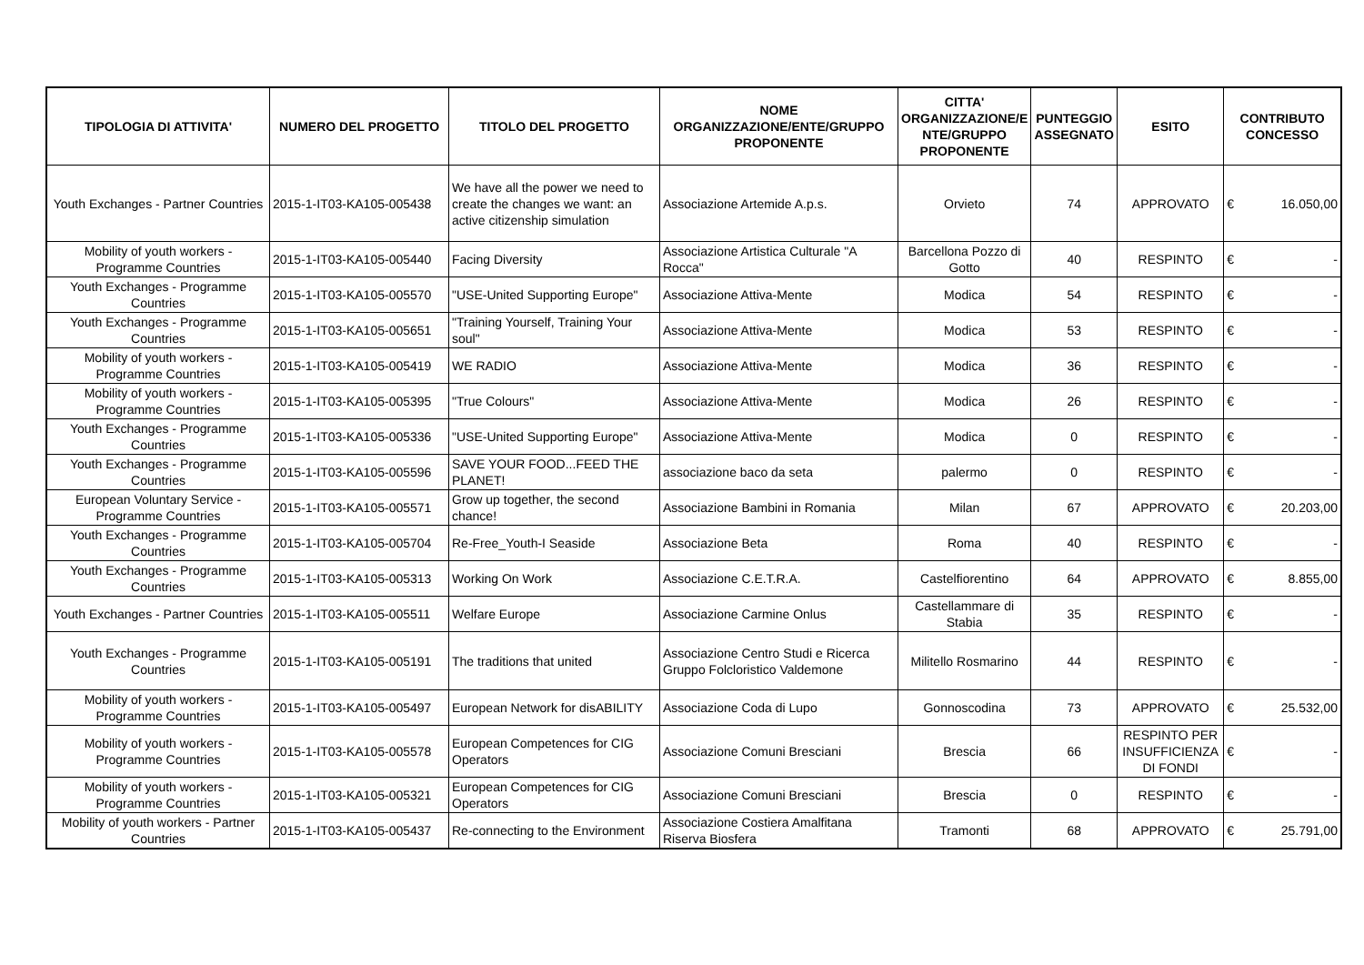| TIPOLOGIA DI ATTIVITA' | NUMERO DEL PROGETTO | TITOLO DEL PROGETTO | NOME ORGANIZZAZIONE/ENTE/GRUPPO PROPONENTE | CITTA' ORGANIZZAZIONE/E NTE/GRUPPO PROPONENTE | PUNTEGGIO ASSEGNATO | ESITO | CONTRIBUTO CONCESSO |
| --- | --- | --- | --- | --- | --- | --- | --- |
| Youth Exchanges - Partner Countries | 2015-1-IT03-KA105-005438 | We have all the power we need to create the changes we want: an active citizenship simulation | Associazione Artemide A.p.s. | Orvieto | 74 | APPROVATO | € 16.050,00 |
| Mobility of youth workers - Programme Countries | 2015-1-IT03-KA105-005440 | Facing Diversity | Associazione Artistica Culturale "A Rocca" | Barcellona Pozzo di Gotto | 40 | RESPINTO | € - |
| Youth Exchanges - Programme Countries | 2015-1-IT03-KA105-005570 | "USE-United Supporting Europe" | Associazione Attiva-Mente | Modica | 54 | RESPINTO | € - |
| Youth Exchanges - Programme Countries | 2015-1-IT03-KA105-005651 | "Training Yourself, Training Your soul" | Associazione Attiva-Mente | Modica | 53 | RESPINTO | € - |
| Mobility of youth workers - Programme Countries | 2015-1-IT03-KA105-005419 | WE RADIO | Associazione Attiva-Mente | Modica | 36 | RESPINTO | € - |
| Mobility of youth workers - Programme Countries | 2015-1-IT03-KA105-005395 | "True Colours" | Associazione Attiva-Mente | Modica | 26 | RESPINTO | € - |
| Youth Exchanges - Programme Countries | 2015-1-IT03-KA105-005336 | "USE-United Supporting Europe" | Associazione Attiva-Mente | Modica | 0 | RESPINTO | € - |
| Youth Exchanges - Programme Countries | 2015-1-IT03-KA105-005596 | SAVE YOUR FOOD...FEED THE PLANET! | associazione baco da seta | palermo | 0 | RESPINTO | € - |
| European Voluntary Service - Programme Countries | 2015-1-IT03-KA105-005571 | Grow up together, the second chance! | Associazione Bambini in Romania | Milan | 67 | APPROVATO | € 20.203,00 |
| Youth Exchanges - Programme Countries | 2015-1-IT03-KA105-005704 | Re-Free_Youth-I Seaside | Associazione Beta | Roma | 40 | RESPINTO | € - |
| Youth Exchanges - Programme Countries | 2015-1-IT03-KA105-005313 | Working On Work | Associazione C.E.T.R.A. | Castelfiorentino | 64 | APPROVATO | € 8.855,00 |
| Youth Exchanges - Partner Countries | 2015-1-IT03-KA105-005511 | Welfare Europe | Associazione Carmine Onlus | Castellammare di Stabia | 35 | RESPINTO | € - |
| Youth Exchanges - Programme Countries | 2015-1-IT03-KA105-005191 | The traditions that united | Associazione Centro Studi e Ricerca Gruppo Folcloristico Valdemone | Militello Rosmarino | 44 | RESPINTO | € - |
| Mobility of youth workers - Programme Countries | 2015-1-IT03-KA105-005497 | European Network for disABILITY | Associazione Coda di Lupo | Gonnoscodina | 73 | APPROVATO | € 25.532,00 |
| Mobility of youth workers - Programme Countries | 2015-1-IT03-KA105-005578 | European Competences for CIG Operators | Associazione Comuni Bresciani | Brescia | 66 | RESPINTO PER INSUFFICIENZA DI FONDI | € - |
| Mobility of youth workers - Programme Countries | 2015-1-IT03-KA105-005321 | European Competences for CIG Operators | Associazione Comuni Bresciani | Brescia | 0 | RESPINTO | € - |
| Mobility of youth workers - Partner Countries | 2015-1-IT03-KA105-005437 | Re-connecting to the Environment | Associazione Costiera Amalfitana Riserva Biosfera | Tramonti | 68 | APPROVATO | € 25.791,00 |